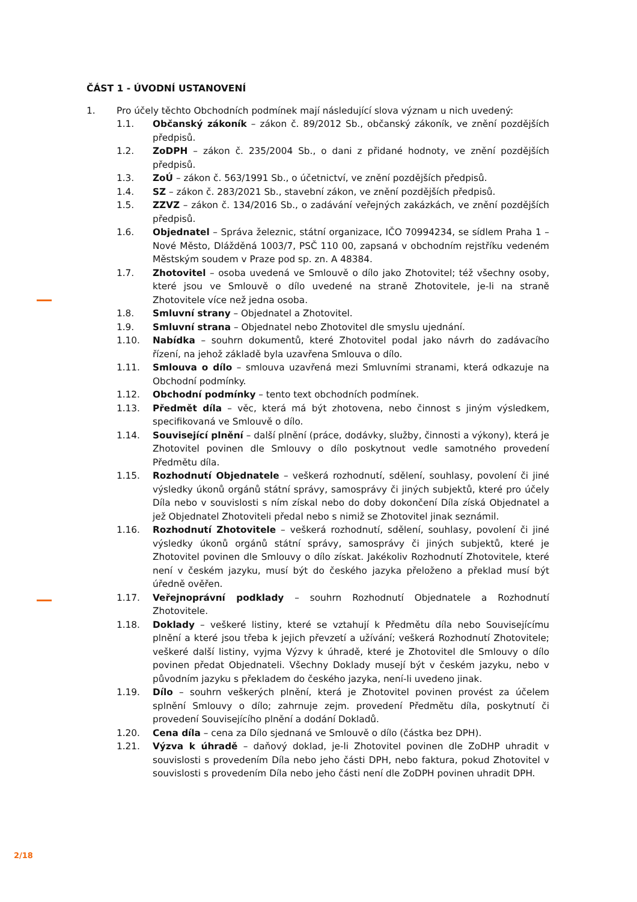ČÁST 1 - ÚVODNÍ USTANOVENÍ
1. Pro účely těchto Obchodních podmínek mají následující slova význam u nich uvedený:
1.1. Občanský zákoník – zákon č. 89/2012 Sb., občanský zákoník, ve znění pozdějších předpisů.
1.2. ZoDPH – zákon č. 235/2004 Sb., o dani z přidané hodnoty, ve znění pozdějších předpisů.
1.3. ZoÚ – zákon č. 563/1991 Sb., o účetnictví, ve znění pozdějších předpisů.
1.4. SZ – zákon č. 283/2021 Sb., stavební zákon, ve znění pozdějších předpisů.
1.5. ZZVZ – zákon č. 134/2016 Sb., o zadávání veřejných zakázkách, ve znění pozdějších předpisů.
1.6. Objednatel – Správa železnic, státní organizace, IČO 70994234, se sídlem Praha 1 – Nové Město, Dlážděná 1003/7, PSČ 110 00, zapsaná v obchodním rejstříku vedeném Městským soudem v Praze pod sp. zn. A 48384.
1.7. Zhotovitel – osoba uvedená ve Smlouvě o dílo jako Zhotovitel; též všechny osoby, které jsou ve Smlouvě o dílo uvedené na straně Zhotovitele, je-li na straně Zhotovitele více než jedna osoba.
1.8. Smluvní strany – Objednatel a Zhotovitel.
1.9. Smluvní strana – Objednatel nebo Zhotovitel dle smyslu ujednání.
1.10. Nabídka – souhrn dokumentů, které Zhotovitel podal jako návrh do zadávacího řízení, na jehož základě byla uzavřena Smlouva o dílo.
1.11. Smlouva o dílo – smlouva uzavřená mezi Smluvními stranami, která odkazuje na Obchodní podmínky.
1.12. Obchodní podmínky – tento text obchodních podmínek.
1.13. Předmět díla – věc, která má být zhotovena, nebo činnost s jiným výsledkem, specifikovaná ve Smlouvě o dílo.
1.14. Související plnění – další plnění (práce, dodávky, služby, činnosti a výkony), která je Zhotovitel povinen dle Smlouvy o dílo poskytnout vedle samotného provedení Předmětu díla.
1.15. Rozhodnutí Objednatele – veškerá rozhodnutí, sdělení, souhlasy, povolení či jiné výsledky úkonů orgánů státní správy, samosprávy či jiných subjektů, které pro účely Díla nebo v souvislosti s ním získal nebo do doby dokončení Díla získá Objednatel a jež Objednatel Zhotoviteli předal nebo s nimiž se Zhotovitel jinak seznámil.
1.16. Rozhodnutí Zhotovitele – veškerá rozhodnutí, sdělení, souhlasy, povolení či jiné výsledky úkonů orgánů státní správy, samosprávy či jiných subjektů, které je Zhotovitel povinen dle Smlouvy o dílo získat. Jakékoliv Rozhodnutí Zhotovitele, které není v českém jazyku, musí být do českého jazyka přeloženo a překlad musí být úředně ověřen.
1.17. Veřejnoprávní podklady – souhrn Rozhodnutí Objednatele a Rozhodnutí Zhotovitele.
1.18. Doklady – veškeré listiny, které se vztahují k Předmětu díla nebo Souvisejícímu plnění a které jsou třeba k jejich převzetí a užívání; veškerá Rozhodnutí Zhotovitele; veškeré další listiny, vyjma Výzvy k úhradě, které je Zhotovitel dle Smlouvy o dílo povinen předat Objednateli. Všechny Doklady musejí být v českém jazyku, nebo v původním jazyku s překladem do českého jazyka, není-li uvedeno jinak.
1.19. Dílo – souhrn veškerých plnění, která je Zhotovitel povinen provést za účelem splnění Smlouvy o dílo; zahrnuje zejm. provedení Předmětu díla, poskytnutí či provedení Souvisejícího plnění a dodání Dokladů.
1.20. Cena díla – cena za Dílo sjednaná ve Smlouvě o dílo (částka bez DPH).
1.21. Výzva k úhradě – daňový doklad, je-li Zhotovitel povinen dle ZoDHP uhradit v souvislosti s provedením Díla nebo jeho části DPH, nebo faktura, pokud Zhotovitel v souvislosti s provedením Díla nebo jeho části není dle ZoDPH povinen uhradit DPH.
2/18